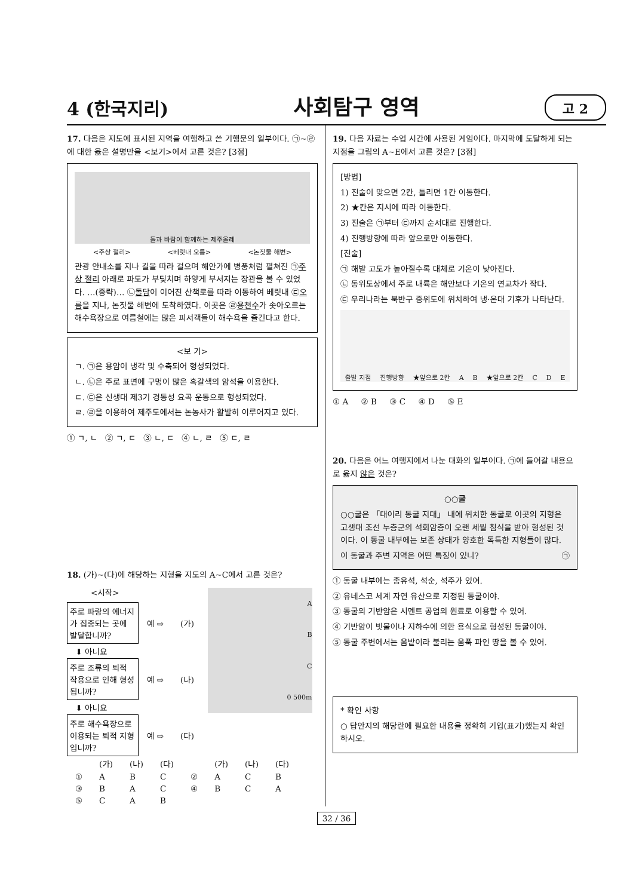4 (한국지리) 사회탐구 영역 고 2
17. 다음은 지도에 표시된 지역을 여행하고 쓴 기행문의 일부이다. ㉠~㉣에 대한 옳은 설명만을 <보기>에서 고른 것은? [3점]
돌과 바람이 함께하는 제주올레
<주상 절리> <베릿내 오름> <논짓물 해변>
관광 안내소를 지나 길을 따라 걸으며 해안가에 병풍처럼 펼쳐진 ㉠주상 절리 아래로 파도가 부딪치며 하얗게 부서지는 장관을 볼 수 있었다. …(중략)… ㉡돌담이 이어진 산책로를 따라 이동하여 베릿내 ㉢오름을 지나, 논짓물 해변에 도착하였다. 이곳은 ㉣용천수가 솟아오르는 해수욕장으로 여름철에는 많은 피서객들이 해수욕을 즐긴다고 한다.
<보 기>
ㄱ. ㉠은 용암이 냉각 및 수축되어 형성되었다.
ㄴ. ㉡은 주로 표면에 구멍이 많은 흑갈색의 암석을 이용한다.
ㄷ. ㉢은 신생대 제3기 경동성 요곡 운동으로 형성되었다.
ㄹ. ㉣을 이용하여 제주도에서는 논농사가 활발히 이루어지고 있다.
① ㄱ, ㄴ ② ㄱ, ㄷ ③ ㄴ, ㄷ ④ ㄴ, ㄹ ⑤ ㄷ, ㄹ
18. (가)~(다)에 해당하는 지형을 지도의 A~C에서 고른 것은?
<시작>
| 주로 파랑의 에너지가 집중되는 곳에 발달합니까? | 예 ⇨ | (가) |
| ⬇ 아니요 | | |
| 주로 조류의 퇴적 작용으로 인해 형성됩니까? | 예 ⇨ | (나) |
| ⬇ 아니요 | | |
| 주로 해수욕장으로 이용되는 퇴적 지형입니까? | 예 ⇨ | (다) |
A
B
C
0 500m
| | (가) | (나) | (다) | | (가) | (나) | (다) |
| ① | A | B | C | ② | A | C | B |
| ③ | B | A | C | ④ | B | C | A |
| ⑤ | C | A | B | | | | |
19. 다음 자료는 수업 시간에 사용된 게임이다. 마지막에 도달하게 되는 지점을 그림의 A~E에서 고른 것은? [3점]
[방법]
1) 진술이 맞으면 2칸, 틀리면 1칸 이동한다.
2) ★칸은 지시에 따라 이동한다.
3) 진술은 ㉠부터 ㉢까지 순서대로 진행한다.
4) 진행방향에 따라 앞으로만 이동한다.
[진술]
㉠ 해발 고도가 높아질수록 대체로 기온이 낮아진다.
㉡ 동위도상에서 주로 내륙은 해안보다 기온의 연교차가 작다.
㉢ 우리나라는 북반구 중위도에 위치하여 냉·온대 기후가 나타난다.
출발 지점 진행방향 ★앞으로 2칸 A B ★앞으로 2칸 C D E
① A ② B ③ C ④ D ⑤ E
20. 다음은 어느 여행지에서 나눈 대화의 일부이다. ㉠에 들어갈 내용으로 옳지 않은 것은?
○○굴
○○굴은 「대이리 동굴 지대」 내에 위치한 동굴로 이곳의 지형은 고생대 조선 누층군의 석회암층이 오랜 세월 침식을 받아 형성된 것이다. 이 동굴 내부에는 보존 상태가 양호한 독특한 지형들이 많다.
이 동굴과 주변 지역은 어떤 특징이 있니? ㉠
① 동굴 내부에는 종유석, 석순, 석주가 있어.
② 유네스코 세계 자연 유산으로 지정된 동굴이야.
③ 동굴의 기반암은 시멘트 공업의 원료로 이용할 수 있어.
④ 기반암이 빗물이나 지하수에 의한 용식으로 형성된 동굴이야.
⑤ 동굴 주변에서는 움밭이라 불리는 움푹 파인 땅을 볼 수 있어.
* 확인 사항
○ 답안지의 해당란에 필요한 내용을 정확히 기입(표기)했는지 확인하시오.
32 / 36